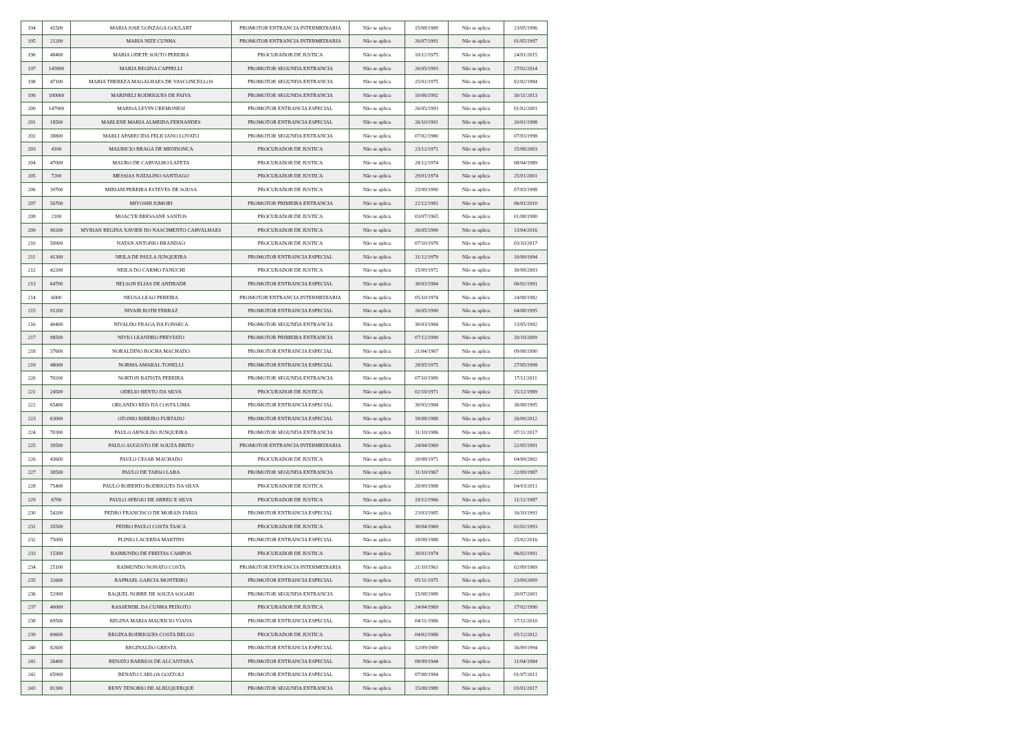| 194 | 41500 | MARIA JOSE GONZAGA GOULART | PROMOTOR ENTRANCIA INTERMEDIARIA | Não se aplica | 15/08/1989 | Não se aplica | 23/05/1996 |
| 195 | 21200 | MARIA NIZE CUNHA | PROMOTOR ENTRANCIA INTERMEDIARIA | Não se aplica | 26/07/1991 | Não se aplica | 01/05/1997 |
| 196 | 48400 | MARIA ODETE SOUTO PEREIRA | PROCURADOR DE JUSTICA | Não se aplica | 10/12/1975 | Não se aplica | 24/01/2015 |
| 197 | 145900 | MARIA REGINA CAPPELLI | PROMOTOR SEGUNDA ENTRANCIA | Não se aplica | 26/05/1993 | Não se aplica | 27/02/2014 |
| 198 | 47100 | MARIA THEREZA MAGALHAES DE VASCONCELLOS | PROMOTOR SEGUNDA ENTRANCIA | Não se aplica | 25/01/1975 | Não se aplica | 02/02/1984 |
| 199 | 100000 | MARINELI RODRIGUES DE PAIVA | PROMOTOR SEGUNDA ENTRANCIA | Não se aplica | 10/06/1992 | Não se aplica | 30/11/2013 |
| 200 | 147900 | MARISA LEVIN CREMONESI | PROMOTOR ENTRANCIA ESPECIAL | Não se aplica | 26/05/1993 | Não se aplica | 01/02/2001 |
| 201 | 18500 | MARLENE MARIA ALMEIDA FERNANDES | PROMOTOR ENTRANCIA ESPECIAL | Não se aplica | 26/10/1991 | Não se aplica | 20/01/1998 |
| 202 | 38800 | MARLI APARECIDA FELICIANO LOVATO | PROMOTOR SEGUNDA ENTRANCIA | Não se aplica | 07/02/1980 | Não se aplica | 07/03/1998 |
| 203 | 4100 | MAURICIO BRAGA DE MENDONCA | PROCURADOR DE JUSTICA | Não se aplica | 23/12/1971 | Não se aplica | 15/08/2003 |
| 204 | 47000 | MAURO DE CARVALHO LAFETA | PROCURADOR DE JUSTICA | Não se aplica | 28/12/1974 | Não se aplica | 08/04/1989 |
| 205 | 7200 | MESSIAS NATALINO SANTIAGO | PROCURADOR DE JUSTICA | Não se aplica | 29/01/1974 | Não se aplica | 25/01/2001 |
| 206 | 39700 | MIRIAM PEREIRA ESTEVES DE SOUSA | PROCURADOR DE JUSTICA | Não se aplica | 25/09/1990 | Não se aplica | 07/03/1998 |
| 207 | 56700 | MIYOSHI JOMORI | PROMOTOR PRIMEIRA ENTRANCIA | Não se aplica | 22/12/1981 | Não se aplica | 06/01/2010 |
| 208 | 2100 | MOACYR BRESSANE SANTOS | PROCURADOR DE JUSTICA | Não se aplica | 03/07/1965 | Não se aplica | 01/08/1980 |
| 209 | 90200 | MYRIAN REGINA XAVIER DO NASCIMENTO CARVALHAES | PROCURADOR DE JUSTICA | Não se aplica | 26/05/1990 | Não se aplica | 13/04/2016 |
| 210 | 50900 | NATAN ANTONIO BRANDAO | PROCURADOR DE JUSTICA | Não se aplica | 07/10/1978 | Não se aplica | 03/10/2017 |
| 211 | 41300 | NEILA DE PAULA JUNQUEIRA | PROMOTOR ENTRANCIA ESPECIAL | Não se aplica | 31/12/1979 | Não se aplica | 10/09/1994 |
| 212 | 42200 | NEILA DO CARMO FANUCHI | PROCURADOR DE JUSTICA | Não se aplica | 15/09/1972 | Não se aplica | 30/08/2003 |
| 213 | 64700 | NELSON ELIAS DE ANDRADE | PROMOTOR ENTRANCIA ESPECIAL | Não se aplica | 30/03/1984 | Não se aplica | 06/02/1991 |
| 214 | 6000 | NEUSA LEAO PEREIRA | PROMOTOR ENTRANCIA INTERMEDIARIA | Não se aplica | 05/10/1974 | Não se aplica | 24/08/1982 |
| 215 | 91200 | NIVAIR ROTH FERRAZ | PROMOTOR ENTRANCIA ESPECIAL | Não se aplica | 26/05/1990 | Não se aplica | 04/08/1995 |
| 216 | 40400 | NIVALDO FRAGA DA FONSECA | PROMOTOR SEGUNDA ENTRANCIA | Não se aplica | 30/03/1984 | Não se aplica | 13/05/1992 |
| 217 | 98500 | NIVIO LEANDRO PREVIATO | PROMOTOR PRIMEIRA ENTRANCIA | Não se aplica | 07/12/1990 | Não se aplica | 20/10/2009 |
| 218 | 37600 | NORALDINO ROCHA MACHADO | PROMOTOR ENTRANCIA ESPECIAL | Não se aplica | 21/04/1967 | Não se aplica | 09/08/1990 |
| 219 | 48000 | NORMA AMARAL TONELLI | PROMOTOR ENTRANCIA ESPECIAL | Não se aplica | 28/05/1975 | Não se aplica | 27/05/1998 |
| 220 | 70200 | NORTON BATISTA PEREIRA | PROMOTOR SEGUNDA ENTRANCIA | Não se aplica | 07/10/1989 | Não se aplica | 17/11/2011 |
| 221 | 24500 | ODELIO BENTO DA SILVA | PROCURADOR DE JUSTICA | Não se aplica | 02/10/1971 | Não se aplica | 15/12/1989 |
| 222 | 65400 | ORLANDO REIS DA COSTA LIMA | PROMOTOR ENTRANCIA ESPECIAL | Não se aplica | 30/03/1984 | Não se aplica | 30/08/1995 |
| 223 | 63000 | OTONIO RIBEIRO FURTADO | PROMOTOR ENTRANCIA ESPECIAL | Não se aplica | 18/08/1988 | Não se aplica | 26/09/2012 |
| 224 | 70300 | PAULO ARNOLDO JUNQUEIRA | PROMOTOR SEGUNDA ENTRANCIA | Não se aplica | 31/10/1986 | Não se aplica | 07/11/2017 |
| 225 | 39500 | PAULO AUGUSTO DE SOUZA BRITO | PROMOTOR ENTRANCIA INTERMEDIARIA | Não se aplica | 24/04/1969 | Não se aplica | 22/05/1991 |
| 226 | 43600 | PAULO CESAR MACHADO | PROCURADOR DE JUSTICA | Não se aplica | 20/08/1971 | Não se aplica | 04/09/2002 |
| 227 | 38500 | PAULO DE TARSO LARA | PROMOTOR SEGUNDA ENTRANCIA | Não se aplica | 31/10/1967 | Não se aplica | 22/09/1987 |
| 228 | 75400 | PAULO ROBERTO RODRIGUES DA SILVA | PROCURADOR DE JUSTICA | Não se aplica | 28/09/1988 | Não se aplica | 04/03/2011 |
| 229 | 6700 | PAULO SERGIO DE ABREU E SILVA | PROCURADOR DE JUSTICA | Não se aplica | 19/12/1966 | Não se aplica | 11/12/1987 |
| 230 | 54200 | PEDRO FRANCISCO DE MORAIS FARIA | PROMOTOR ENTRANCIA ESPECIAL | Não se aplica | 23/03/1985 | Não se aplica | 16/10/1991 |
| 231 | 35500 | PEDRO PAULO COSTA TASCA | PROCURADOR DE JUSTICA | Não se aplica | 30/04/1969 | Não se aplica | 02/02/1993 |
| 232 | 75000 | PLINIO LACERDA MARTINS | PROMOTOR ENTRANCIA ESPECIAL | Não se aplica | 18/08/1988 | Não se aplica | 25/02/2016 |
| 233 | 15300 | RAIMUNDO DE FREITAS CAMPOS | PROCURADOR DE JUSTICA | Não se aplica | 30/01/1974 | Não se aplica | 06/02/1991 |
| 234 | 25100 | RAIMUNDO NONATO COSTA | PROMOTOR ENTRANCIA INTERMEDIARIA | Não se aplica | 21/10/1961 | Não se aplica | 02/09/1969 |
| 235 | 32600 | RAPHAEL GARCIA MONTEIRO | PROMOTOR ENTRANCIA ESPECIAL | Não se aplica | 05/11/1975 | Não se aplica | 23/09/2009 |
| 236 | 51900 | RAQUEL NOBRE DE SOUZA SOGARI | PROMOTOR SEGUNDA ENTRANCIA | Não se aplica | 15/08/1989 | Não se aplica | 20/07/2001 |
| 237 | 40000 | RASSENDIL DA CUNHA PEIXOTO | PROCURADOR DE JUSTICA | Não se aplica | 24/04/1969 | Não se aplica | 17/02/1990 |
| 238 | 69500 | REGINA MARIA MAURICIO VIANA | PROMOTOR ENTRANCIA ESPECIAL | Não se aplica | 04/11/1986 | Não se aplica | 17/11/2010 |
| 239 | 69600 | REGINA RODRIGUES COSTA BELGO | PROCURADOR DE JUSTICA | Não se aplica | 04/02/1986 | Não se aplica | 05/12/2012 |
| 240 | 82600 | REGINALDO GRESTA | PROMOTOR ENTRANCIA ESPECIAL | Não se aplica | 12/09/1989 | Não se aplica | 16/09/1994 |
| 241 | 26400 | RENATO BARRIOS DE ALCANTARA | PROMOTOR ENTRANCIA ESPECIAL | Não se aplica | 08/09/1944 | Não se aplica | 11/04/1984 |
| 242 | 65900 | RENATO CARLOS GOZZOLI | PROMOTOR ENTRANCIA ESPECIAL | Não se aplica | 07/08/1984 | Não se aplica | 01/07/2011 |
| 243 | 81300 | RENY TENORIO DE ALBUQUERQUE | PROMOTOR SEGUNDA ENTRANCIA | Não se aplica | 15/08/1989 | Não se aplica | 03/01/2017 |